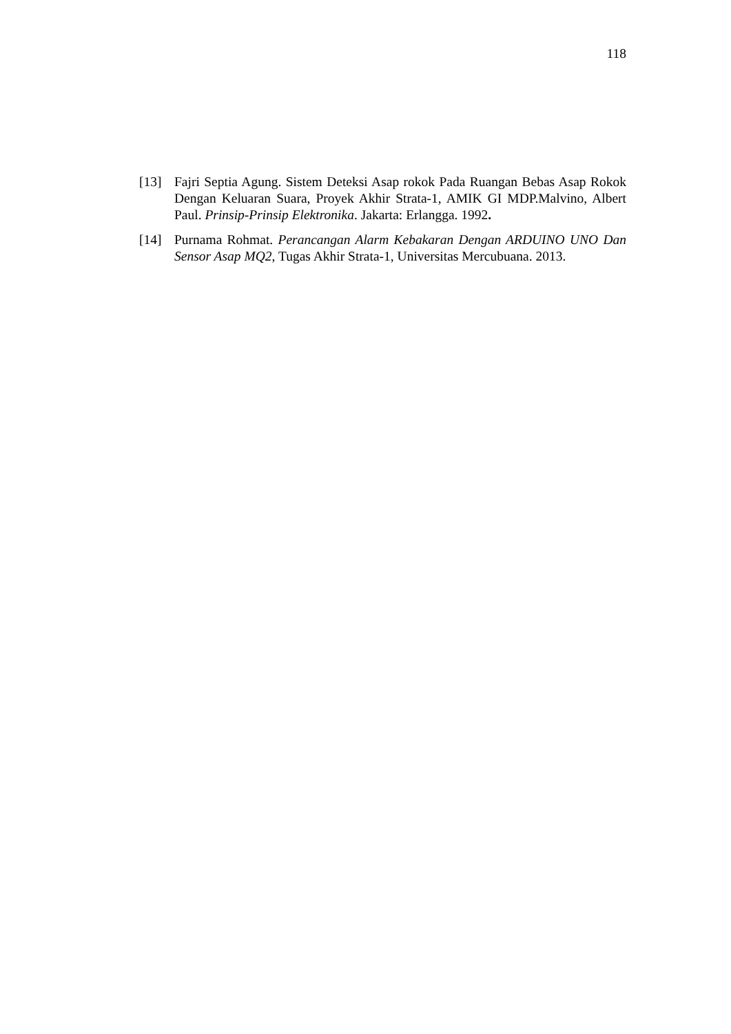118
[13] Fajri Septia Agung. Sistem Deteksi Asap rokok Pada Ruangan Bebas Asap Rokok Dengan Keluaran Suara, Proyek Akhir Strata-1, AMIK GI MDP.Malvino, Albert Paul. Prinsip-Prinsip Elektronika. Jakarta: Erlangga. 1992.
[14] Purnama Rohmat. Perancangan Alarm Kebakaran Dengan ARDUINO UNO Dan Sensor Asap MQ2, Tugas Akhir Strata-1, Universitas Mercubuana. 2013.